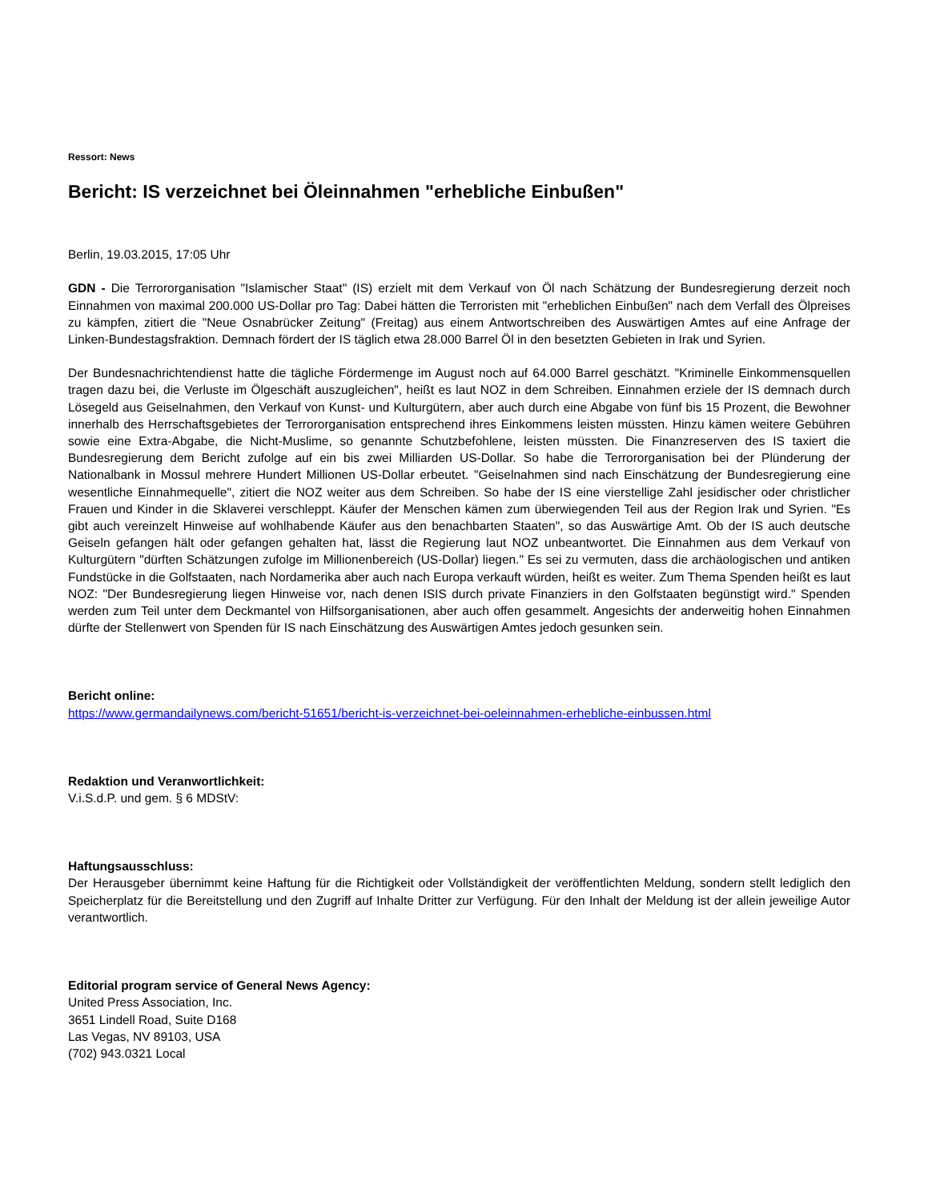Ressort: News
Bericht: IS verzeichnet bei Öleinnahmen "erhebliche Einbußen"
Berlin, 19.03.2015, 17:05 Uhr
GDN - Die Terrororganisation "Islamischer Staat" (IS) erzielt mit dem Verkauf von Öl nach Schätzung der Bundesregierung derzeit noch Einnahmen von maximal 200.000 US-Dollar pro Tag: Dabei hätten die Terroristen mit "erheblichen Einbußen" nach dem Verfall des Ölpreises zu kämpfen, zitiert die "Neue Osnabrücker Zeitung" (Freitag) aus einem Antwortschreiben des Auswärtigen Amtes auf eine Anfrage der Linken-Bundestagsfraktion. Demnach fördert der IS täglich etwa 28.000 Barrel Öl in den besetzten Gebieten in Irak und Syrien.
Der Bundesnachrichtendienst hatte die tägliche Fördermenge im August noch auf 64.000 Barrel geschätzt. "Kriminelle Einkommensquellen tragen dazu bei, die Verluste im Ölgeschäft auszugleichen", heißt es laut NOZ in dem Schreiben. Einnahmen erziele der IS demnach durch Lösegeld aus Geiselnahmen, den Verkauf von Kunst- und Kulturgütern, aber auch durch eine Abgabe von fünf bis 15 Prozent, die Bewohner innerhalb des Herrschaftsgebietes der Terrororganisation entsprechend ihres Einkommens leisten müssten. Hinzu kämen weitere Gebühren sowie eine Extra-Abgabe, die Nicht-Muslime, so genannte Schutzbefohlene, leisten müssten. Die Finanzreserven des IS taxiert die Bundesregierung dem Bericht zufolge auf ein bis zwei Milliarden US-Dollar. So habe die Terrororganisation bei der Plünderung der Nationalbank in Mossul mehrere Hundert Millionen US-Dollar erbeutet. "Geiselnahmen sind nach Einschätzung der Bundesregierung eine wesentliche Einnahmequelle", zitiert die NOZ weiter aus dem Schreiben. So habe der IS eine vierstellige Zahl jesidischer oder christlicher Frauen und Kinder in die Sklaverei verschleppt. Käufer der Menschen kämen zum überwiegenden Teil aus der Region Irak und Syrien. "Es gibt auch vereinzelt Hinweise auf wohlhabende Käufer aus den benachbarten Staaten", so das Auswärtige Amt. Ob der IS auch deutsche Geiseln gefangen hält oder gefangen gehalten hat, lässt die Regierung laut NOZ unbeantwortet. Die Einnahmen aus dem Verkauf von Kulturgütern "dürften Schätzungen zufolge im Millionenbereich (US-Dollar) liegen." Es sei zu vermuten, dass die archäologischen und antiken Fundstücke in die Golfstaaten, nach Nordamerika aber auch nach Europa verkauft würden, heißt es weiter. Zum Thema Spenden heißt es laut NOZ: "Der Bundesregierung liegen Hinweise vor, nach denen ISIS durch private Finanziers in den Golfstaaten begünstigt wird." Spenden werden zum Teil unter dem Deckmantel von Hilfsorganisationen, aber auch offen gesammelt. Angesichts der anderweitig hohen Einnahmen dürfte der Stellenwert von Spenden für IS nach Einschätzung des Auswärtigen Amtes jedoch gesunken sein.
Bericht online:
https://www.germandailynews.com/bericht-51651/bericht-is-verzeichnet-bei-oeleinnahmen-erhebliche-einbussen.html
Redaktion und Veranwortlichkeit:
V.i.S.d.P. und gem. § 6 MDStV:
Haftungsausschluss:
Der Herausgeber übernimmt keine Haftung für die Richtigkeit oder Vollständigkeit der veröffentlichten Meldung, sondern stellt lediglich den Speicherplatz für die Bereitstellung und den Zugriff auf Inhalte Dritter zur Verfügung. Für den Inhalt der Meldung ist der allein jeweilige Autor verantwortlich.
Editorial program service of General News Agency:
United Press Association, Inc.
3651 Lindell Road, Suite D168
Las Vegas, NV 89103, USA
(702) 943.0321 Local